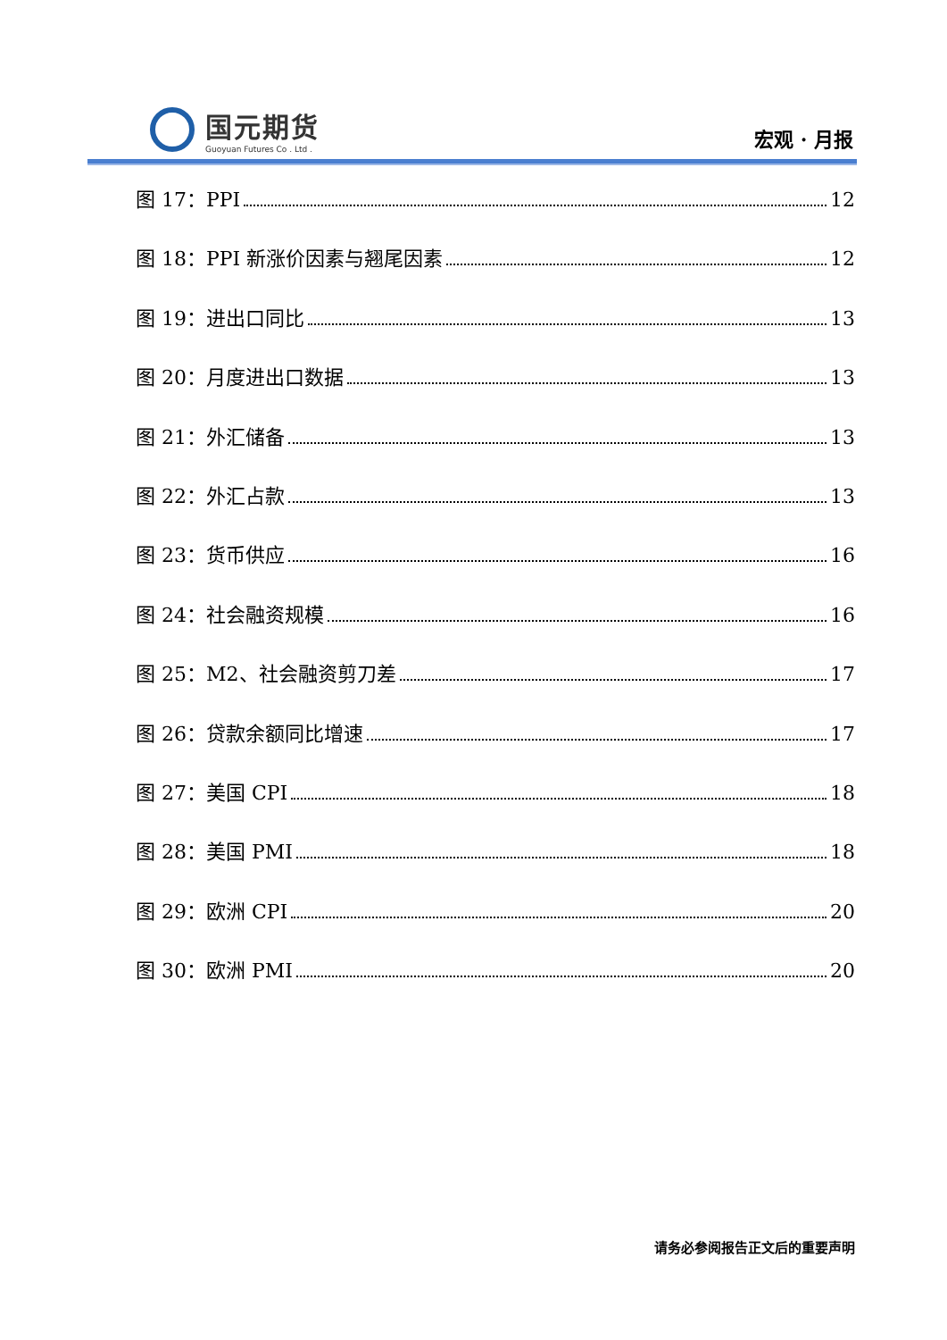国元期货
Guoyuan Futures Co . Ltd .
宏观 · 月报
图 17：PPI 12
图 18：PPI 新涨价因素与翘尾因素 12
图 19：进出口同比 13
图 20：月度进出口数据 13
图 21：外汇储备 13
图 22：外汇占款 13
图 23：货币供应 16
图 24：社会融资规模 16
图 25：M2、社会融资剪刀差 17
图 26：贷款余额同比增速 17
图 27：美国 CPI 18
图 28：美国 PMI 18
图 29：欧洲 CPI 20
图 30：欧洲 PMI 20
请务必参阅报告正文后的重要声明